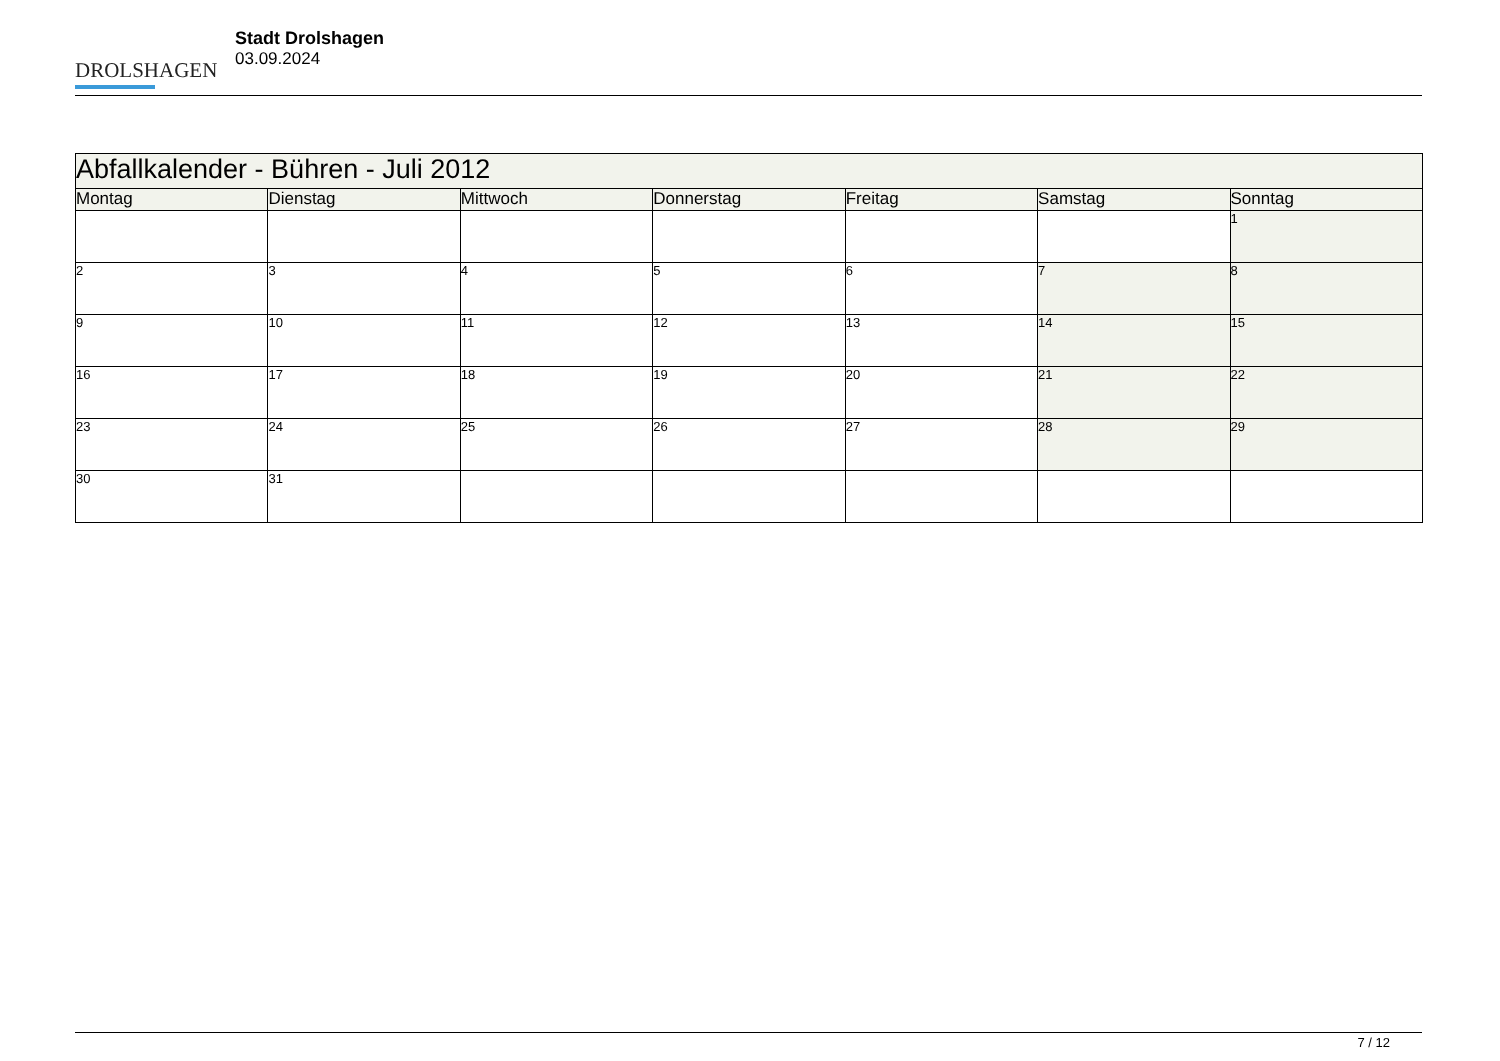DROLSHAGEN
Stadt Drolshagen
03.09.2024
| Abfallkalender - Bühren - Juli 2012 | | | | | | |
| --- | --- | --- | --- | --- | --- | --- |
| Montag | Dienstag | Mittwoch | Donnerstag | Freitag | Samstag | Sonntag |
| | | | | | | 1 |
| 2 | 3 | 4 | 5 | 6 | 7 | 8 |
| 9 | 10 | 11 | 12 | 13 | 14 | 15 |
| 16 | 17 | 18 | 19 | 20 | 21 | 22 |
| 23 | 24 | 25 | 26 | 27 | 28 | 29 |
| 30 | 31 | | | | | |
7 / 12